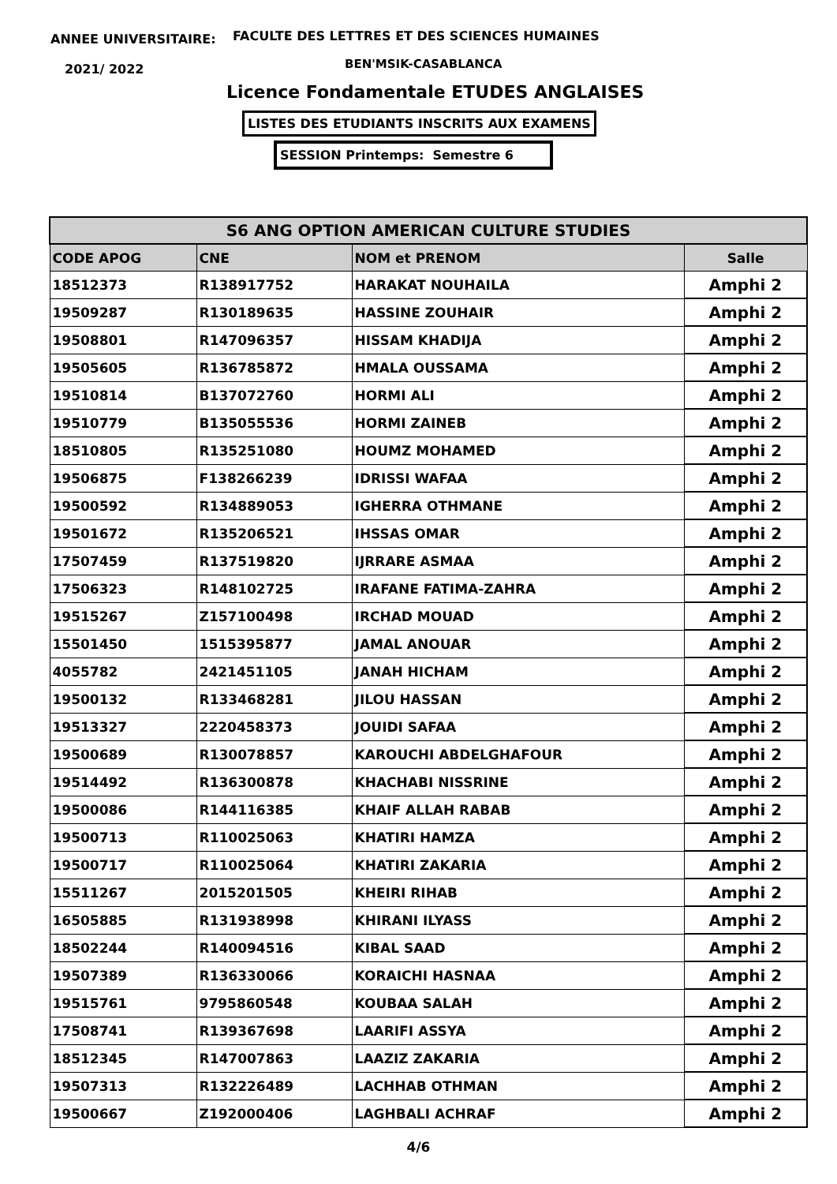ANNEE UNIVERSITAIRE:
FACULTE DES LETTRES ET DES SCIENCES HUMAINES
2021/ 2022 BEN'MSIK-CASABLANCA
Licence Fondamentale ETUDES ANGLAISES
LISTES DES ETUDIANTS INSCRITS AUX EXAMENS
SESSION Printemps: Semestre 6
| S6 ANG OPTION AMERICAN CULTURE STUDIES | | | |
| --- | --- | --- | --- |
| CODE APOG | CNE | NOM et PRENOM | Salle |
| 18512373 | R138917752 | HARAKAT NOUHAILA | Amphi 2 |
| 19509287 | R130189635 | HASSINE ZOUHAIR | Amphi 2 |
| 19508801 | R147096357 | HISSAM KHADIJA | Amphi 2 |
| 19505605 | R136785872 | HMALA OUSSAMA | Amphi 2 |
| 19510814 | B137072760 | HORMI ALI | Amphi 2 |
| 19510779 | B135055536 | HORMI ZAINEB | Amphi 2 |
| 18510805 | R135251080 | HOUMZ MOHAMED | Amphi 2 |
| 19506875 | F138266239 | IDRISSI WAFAA | Amphi 2 |
| 19500592 | R134889053 | IGHERRA OTHMANE | Amphi 2 |
| 19501672 | R135206521 | IHSSAS OMAR | Amphi 2 |
| 17507459 | R137519820 | IJRRARE ASMAA | Amphi 2 |
| 17506323 | R148102725 | IRAFANE FATIMA-ZAHRA | Amphi 2 |
| 19515267 | Z157100498 | IRCHAD MOUAD | Amphi 2 |
| 15501450 | 1515395877 | JAMAL ANOUAR | Amphi 2 |
| 4055782 | 2421451105 | JANAH HICHAM | Amphi 2 |
| 19500132 | R133468281 | JILOU HASSAN | Amphi 2 |
| 19513327 | 2220458373 | JOUIDI SAFAA | Amphi 2 |
| 19500689 | R130078857 | KAROUCHI ABDELGHAFOUR | Amphi 2 |
| 19514492 | R136300878 | KHACHABI NISSRINE | Amphi 2 |
| 19500086 | R144116385 | KHAIF ALLAH RABAB | Amphi 2 |
| 19500713 | R110025063 | KHATIRI HAMZA | Amphi 2 |
| 19500717 | R110025064 | KHATIRI ZAKARIA | Amphi 2 |
| 15511267 | 2015201505 | KHEIRI RIHAB | Amphi 2 |
| 16505885 | R131938998 | KHIRANI ILYASS | Amphi 2 |
| 18502244 | R140094516 | KIBAL SAAD | Amphi 2 |
| 19507389 | R136330066 | KORAICHI HASNAA | Amphi 2 |
| 19515761 | 9795860548 | KOUBAA SALAH | Amphi 2 |
| 17508741 | R139367698 | LAARIFI ASSYA | Amphi 2 |
| 18512345 | R147007863 | LAAZIZ ZAKARIA | Amphi 2 |
| 19507313 | R132226489 | LACHHAB OTHMAN | Amphi 2 |
| 19500667 | Z192000406 | LAGHBALI ACHRAF | Amphi 2 |
4/6